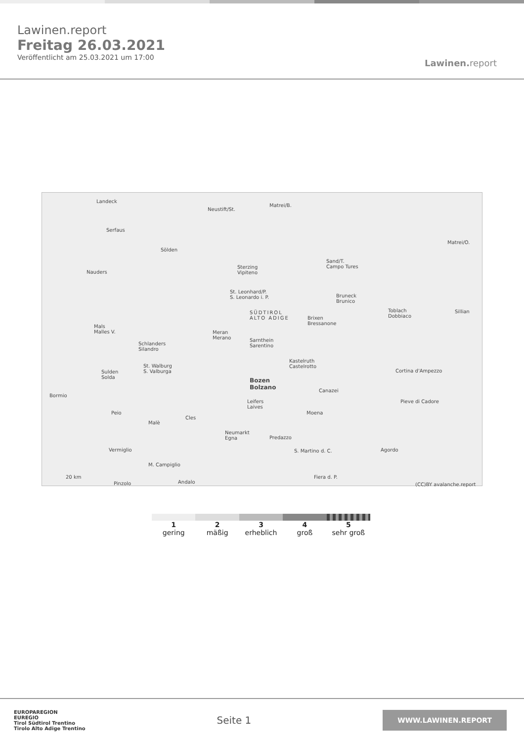Lawinen.report
Freitag 26.03.2021
Veröffentlicht am 25.03.2021 um 17:00
Lawinen. report
Landeck
Neustift/St.
Matrei/B.
Serfaus
Sölden
Matrei/O.
Nauders
Sterzing
Vipiteno
Sand/T.
Campo Tures
St. Leonhard/P.
S. Leonardo i. P. Bruneck
Brunico
SÜDTIROL
ALTO ADIGE Brixen
Bressanone
Toblach
Dobbiaco
Sillian
Mals
Malles V. Meran
Merano Sarnthein
Sarentino Schlanders
Silandro
Kastelruth
Castelrotto St. Walburg
S. Valburga Sulden
Solda
Cortina d'Ampezzo
Bozen
Bolzano
Bormio
Canazei
Pieve di Cadore Leifers
Laives
Peio
Malè
Cles
Moena
Neumarkt
Egna Predazzo
Vermiglio Agordo S. Martino d. C.
M. Campiglio
20 km
Pinzolo Andalo
Fiera d. P.
(CC)BY avalanche.report
1
gering
2
mäßig
3
erheblich
4
groß
5
sehr groß
EUROPAREGION
EUREGIO
Tirol Südtirol Trentino
Tirolo Alto Adige Trentino
Seite 1
WWW.LAWINEN.REPORT